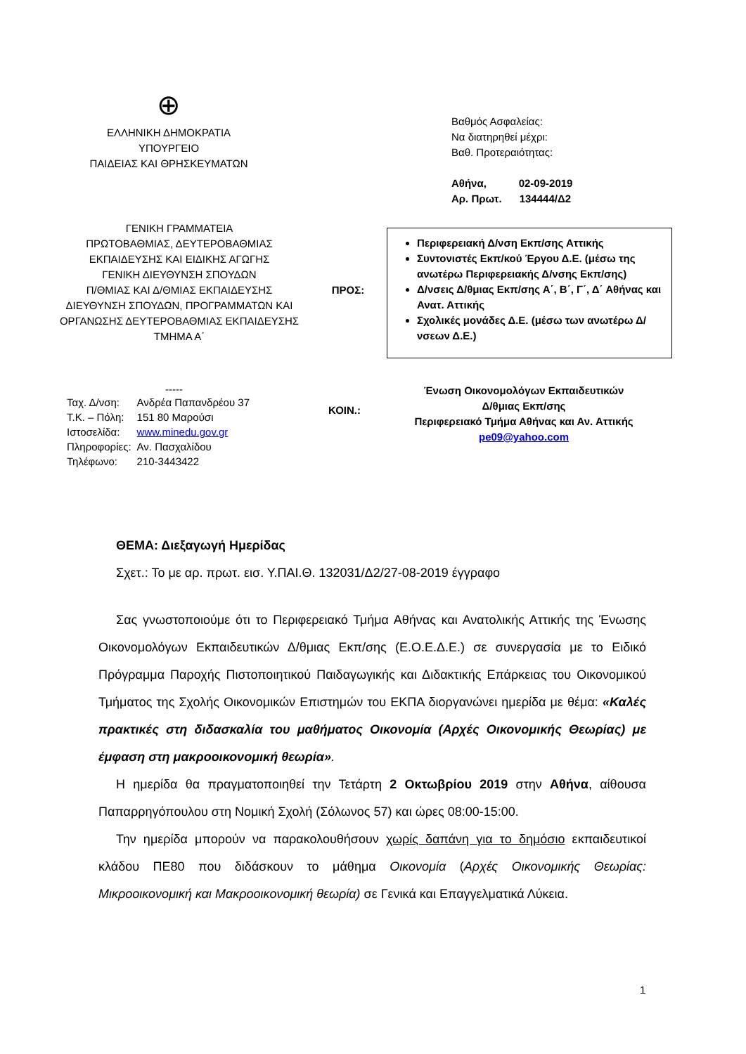⊕
ΕΛΛΗΝΙΚΗ ΔΗΜΟΚΡΑΤΙΑ
ΥΠΟΥΡΓΕΙΟ
ΠΑΙΔΕΙΑΣ ΚΑΙ ΘΡΗΣΚΕΥΜΑΤΩΝ
Βαθμός Ασφαλείας:
Να διατηρηθεί μέχρι:
Βαθ. Προτεραιότητας:
Αθήνα, 02-09-2019
Αρ. Πρωτ. 134444/Δ2
ΓΕΝΙΚΗ ΓΡΑΜΜΑΤΕΙΑ
ΠΡΩΤΟΒΑΘΜΙΑΣ, ΔΕΥΤΕΡΟΒΑΘΜΙΑΣ
ΕΚΠΑΙΔΕΥΣΗΣ ΚΑΙ ΕΙΔΙΚΗΣ ΑΓΩΓΗΣ
ΓΕΝΙΚΗ ΔΙΕΥΘΥΝΣΗ ΣΠΟΥΔΩΝ
Π/ΘΜΙΑΣ ΚΑΙ Δ/ΘΜΙΑΣ ΕΚΠΑΙΔΕΥΣΗΣ
ΔΙΕΥΘΥΝΣΗ ΣΠΟΥΔΩΝ, ΠΡΟΓΡΑΜΜΑΤΩΝ ΚΑΙ
ΟΡΓΑΝΩΣΗΣ ΔΕΥΤΕΡΟΒΑΘΜΙΑΣ ΕΚΠΑΙΔΕΥΣΗΣ
ΤΜΗΜΑ Α΄
ΠΡΟΣ:
Περιφερειακή Δ/νση Εκπ/σης Αττικής
Συντονιστές Εκπ/κού Έργου Δ.Ε. (μέσω της ανωτέρω Περιφερειακής Δ/νσης Εκπ/σης)
Δ/νσεις Δ/θμιας Εκπ/σης Α΄, Β΄, Γ΄, Δ΄ Αθήνας και Ανατ. Αττικής
Σχολικές μονάδες Δ.Ε. (μέσω των ανωτέρω Δ/νσεων Δ.Ε.)
-----
| Ταχ. Δ/νση: | Ανδρέα Παπανδρέου 37 |
| Τ.Κ. – Πόλη: | 151 80 Μαρούσι |
| Ιστοσελίδα: | www.minedu.gov.gr |
| Πληροφορίες: | Αν. Πασχαλίδου |
| Τηλέφωνο: | 210-3443422 |
ΚΟΙΝ.:
Ένωση Οικονομολόγων Εκπαιδευτικών
Δ/θμιας Εκπ/σης
Περιφερειακό Τμήμα Αθήνας και Αν. Αττικής
pe09@yahoo.com
ΘΕΜΑ: Διεξαγωγή Ημερίδας
Σχετ.: Το με αρ. πρωτ. εισ. Υ.ΠΑΙ.Θ. 132031/Δ2/27-08-2019 έγγραφο
Σας γνωστοποιούμε ότι το Περιφερειακό Τμήμα Αθήνας και Ανατολικής Αττικής της Ένωσης Οικονομολόγων Εκπαιδευτικών Δ/θμιας Εκπ/σης (Ε.Ο.Ε.Δ.Ε.) σε συνεργασία με το Ειδικό Πρόγραμμα Παροχής Πιστοποιητικού Παιδαγωγικής και Διδακτικής Επάρκειας του Οικονομικού Τμήματος της Σχολής Οικονομικών Επιστημών του ΕΚΠΑ διοργανώνει ημερίδα με θέμα: «Καλές πρακτικές στη διδασκαλία του μαθήματος Οικονομία (Αρχές Οικονομικής Θεωρίας) με έμφαση στη μακροοικονομική θεωρία».
Η ημερίδα θα πραγματοποιηθεί την Τετάρτη 2 Οκτωβρίου 2019 στην Αθήνα, αίθουσα Παπαρρηγόπουλου στη Νομική Σχολή (Σόλωνος 57) και ώρες 08:00-15:00.
Την ημερίδα μπορούν να παρακολουθήσουν χωρίς δαπάνη για το δημόσιο εκπαιδευτικοί κλάδου ΠΕ80 που διδάσκουν το μάθημα Οικονομία (Αρχές Οικονομικής Θεωρίας: Μικροοικονομική και Μακροοικονομική θεωρία) σε Γενικά και Επαγγελματικά Λύκεια.
1